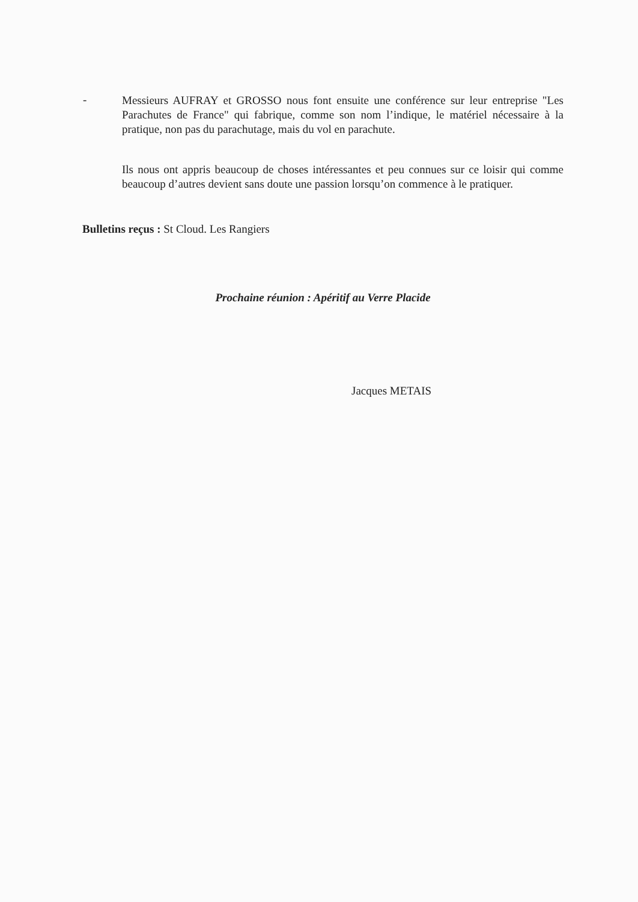-
Messieurs AUFRAY et GROSSO nous font ensuite une conférence sur leur entreprise "Les Parachutes de France" qui fabrique, comme son nom l’indique, le matériel nécessaire à la pratique, non pas du parachutage, mais du vol en parachute.
Ils nous ont appris beaucoup de choses intéressantes et peu connues sur ce loisir qui comme beaucoup d’autres devient sans doute une passion lorsqu’on commence à le pratiquer.
Bulletins reçus : St Cloud. Les Rangiers
Prochaine réunion : Apéritif au Verre Placide
Jacques METAIS